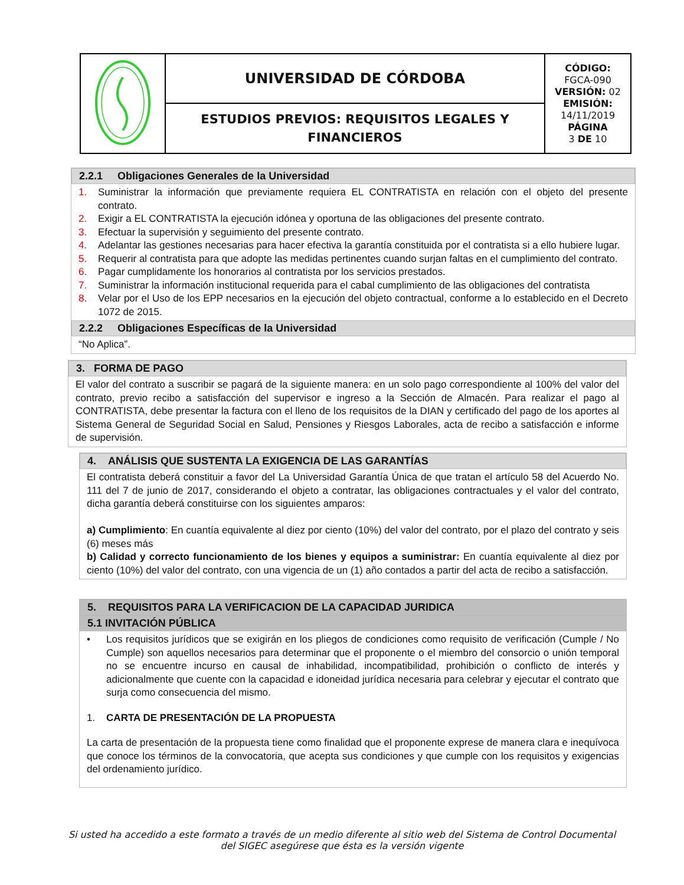| | UNIVERSIDAD DE CÓRDOBA | CÓDIGO: FGCA-090 VERSIÓN: 02 EMISIÓN: 14/11/2019 PÁGINA 3 DE 10 |
| | ESTUDIOS PREVIOS: REQUISITOS LEGALES Y FINANCIEROS | |
2.2.1 Obligaciones Generales de la Universidad
1. Suministrar la información que previamente requiera EL CONTRATISTA en relación con el objeto del presente contrato.
2. Exigir a EL CONTRATISTA la ejecución idónea y oportuna de las obligaciones del presente contrato.
3. Efectuar la supervisión y seguimiento del presente contrato.
4. Adelantar las gestiones necesarias para hacer efectiva la garantía constituida por el contratista si a ello hubiere lugar.
5. Requerir al contratista para que adopte las medidas pertinentes cuando surjan faltas en el cumplimiento del contrato.
6. Pagar cumplidamente los honorarios al contratista por los servicios prestados.
7. Suministrar la información institucional requerida para el cabal cumplimiento de las obligaciones del contratista
8. Velar por el Uso de los EPP necesarios en la ejecución del objeto contractual, conforme a lo establecido en el Decreto 1072 de 2015.
2.2.2 Obligaciones Específicas de la Universidad
“No Aplica”.
3. FORMA DE PAGO
El valor del contrato a suscribir se pagará de la siguiente manera: en un solo pago correspondiente al 100% del valor del contrato, previo recibo a satisfacción del supervisor e ingreso a la Sección de Almacén. Para realizar el pago al CONTRATISTA, debe presentar la factura con el lleno de los requisitos de la DIAN y certificado del pago de los aportes al Sistema General de Seguridad Social en Salud, Pensiones y Riesgos Laborales, acta de recibo a satisfacción e informe de supervisión.
4. ANÁLISIS QUE SUSTENTA LA EXIGENCIA DE LAS GARANTÍAS
El contratista deberá constituir a favor del La Universidad Garantía Única de que tratan el artículo 58 del Acuerdo No. 111 del 7 de junio de 2017, considerando el objeto a contratar, las obligaciones contractuales y el valor del contrato, dicha garantía deberá constituirse con los siguientes amparos:
a) Cumplimiento: En cuantía equivalente al diez por ciento (10%) del valor del contrato, por el plazo del contrato y seis (6) meses más
b) Calidad y correcto funcionamiento de los bienes y equipos a suministrar: En cuantía equivalente al diez por ciento (10%) del valor del contrato, con una vigencia de un (1) año contados a partir del acta de recibo a satisfacción.
5. REQUISITOS PARA LA VERIFICACION DE LA CAPACIDAD JURIDICA
5.1 INVITACIÓN PÚBLICA
• Los requisitos jurídicos que se exigirán en los pliegos de condiciones como requisito de verificación (Cumple / No Cumple) son aquellos necesarios para determinar que el proponente o el miembro del consorcio o unión temporal no se encuentre incurso en causal de inhabilidad, incompatibilidad, prohibición o conflicto de interés y adicionalmente que cuente con la capacidad e idoneidad jurídica necesaria para celebrar y ejecutar el contrato que surja como consecuencia del mismo.
1. CARTA DE PRESENTACIÓN DE LA PROPUESTA
La carta de presentación de la propuesta tiene como finalidad que el proponente exprese de manera clara e inequívoca que conoce los términos de la convocatoria, que acepta sus condiciones y que cumple con los requisitos y exigencias del ordenamiento jurídico.
Si usted ha accedido a este formato a través de un medio diferente al sitio web del Sistema de Control Documental
del SIGEC asegúrese que ésta es la versión vigente